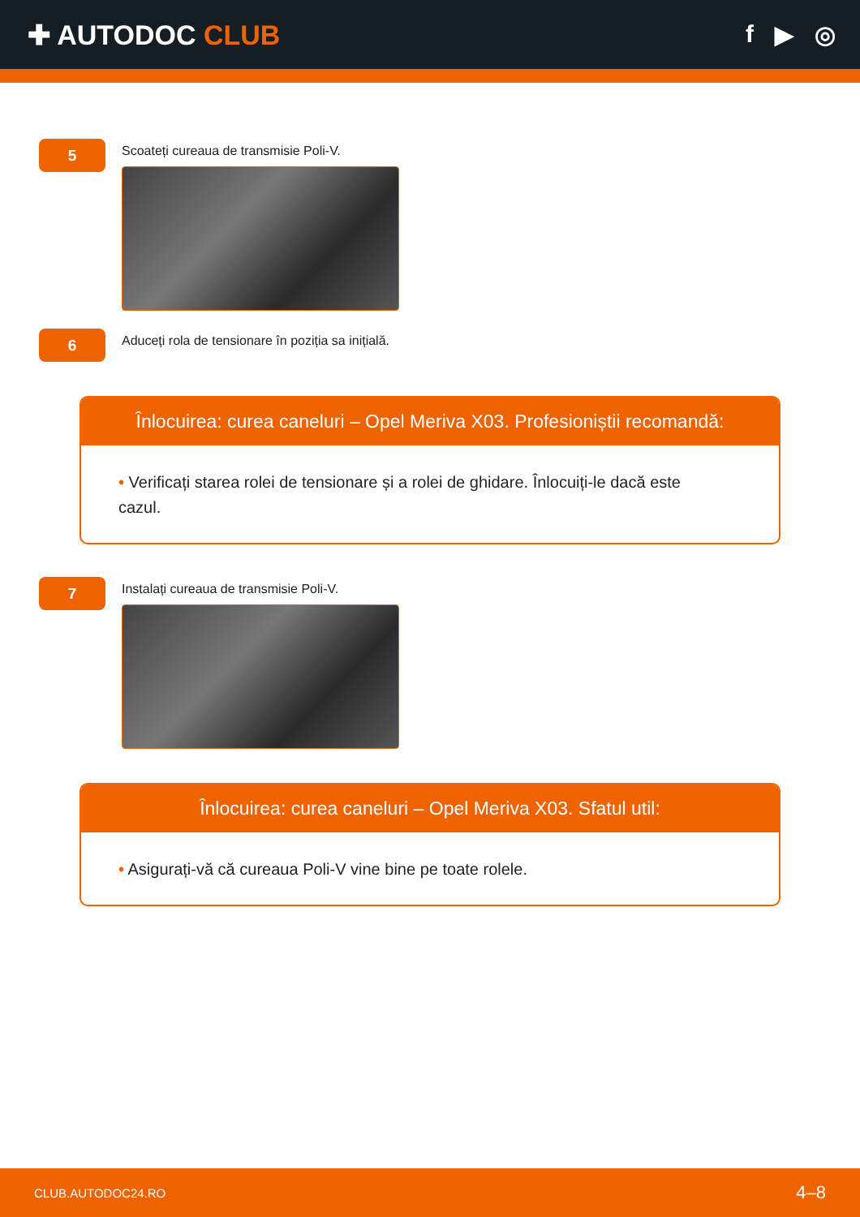✚ AUTODOC CLUB f ▶ ◎
5
Scoateți cureaua de transmisie Poli-V.
6
Aduceți rola de tensionare în poziția sa inițială.
Înlocuirea: curea caneluri – Opel Meriva X03. Profesioniștii recomandă:
• Verificați starea rolei de tensionare și a rolei de ghidare. Înlocuiți-le dacă este cazul.
7
Instalați cureaua de transmisie Poli-V.
Înlocuirea: curea caneluri – Opel Meriva X03. Sfatul util:
• Asigurați-vă că cureaua Poli-V vine bine pe toate rolele.
CLUB.AUTODOC24.RO 4–8